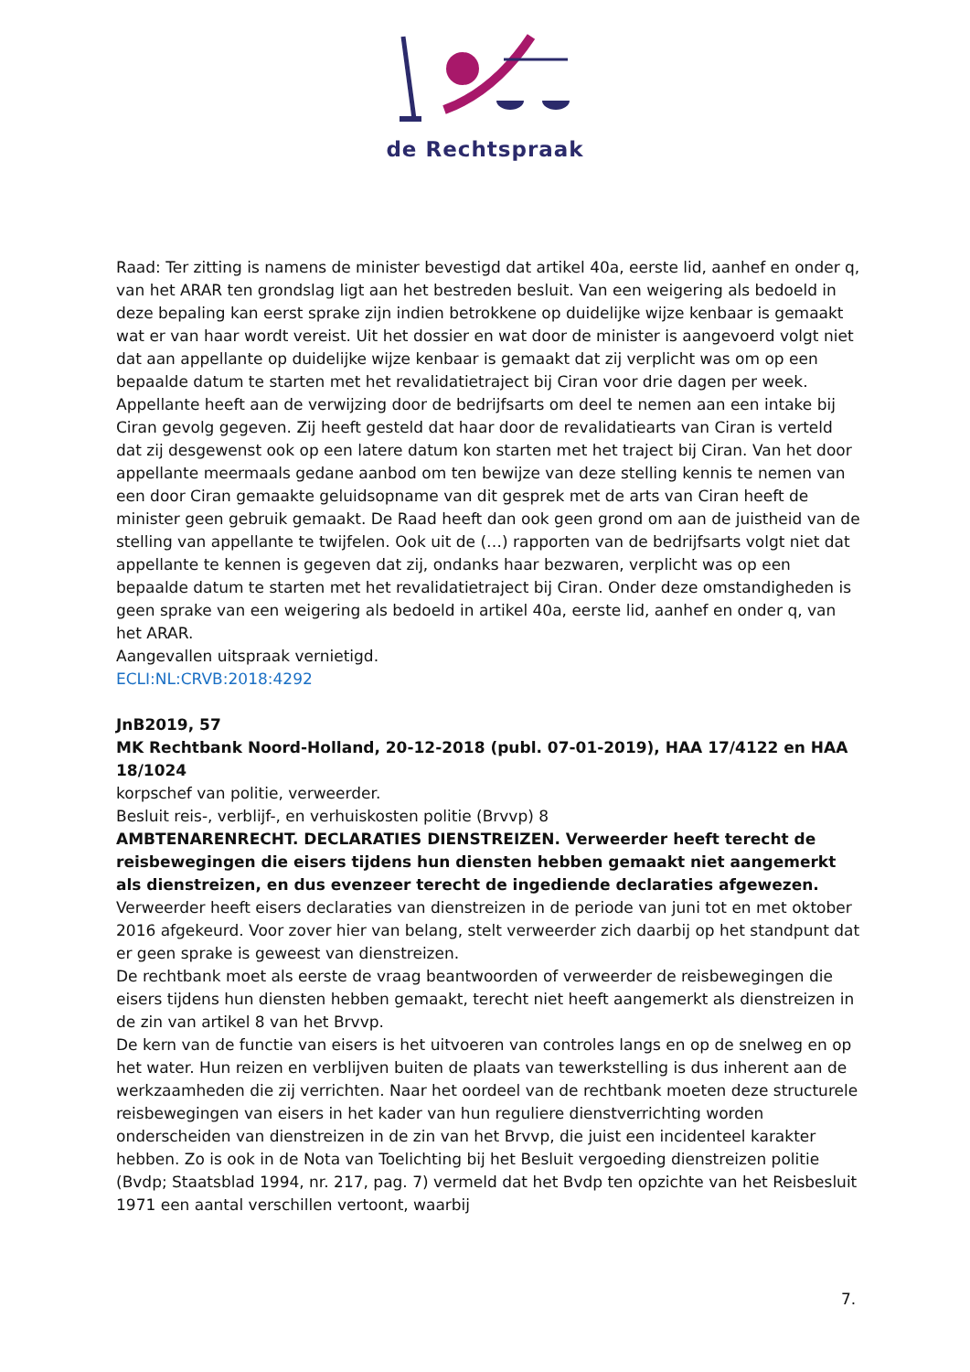de Rechtspraak
Raad: Ter zitting is namens de minister bevestigd dat artikel 40a, eerste lid, aanhef en onder q, van het ARAR ten grondslag ligt aan het bestreden besluit. Van een weigering als bedoeld in deze bepaling kan eerst sprake zijn indien betrokkene op duidelijke wijze kenbaar is gemaakt wat er van haar wordt vereist. Uit het dossier en wat door de minister is aangevoerd volgt niet dat aan appellante op duidelijke wijze kenbaar is gemaakt dat zij verplicht was om op een bepaalde datum te starten met het revalidatietraject bij Ciran voor drie dagen per week. Appellante heeft aan de verwijzing door de bedrijfsarts om deel te nemen aan een intake bij Ciran gevolg gegeven. Zij heeft gesteld dat haar door de revalidatiearts van Ciran is verteld dat zij desgewenst ook op een latere datum kon starten met het traject bij Ciran. Van het door appellante meermaals gedane aanbod om ten bewijze van deze stelling kennis te nemen van een door Ciran gemaakte geluidsopname van dit gesprek met de arts van Ciran heeft de minister geen gebruik gemaakt. De Raad heeft dan ook geen grond om aan de juistheid van de stelling van appellante te twijfelen. Ook uit de (…) rapporten van de bedrijfsarts volgt niet dat appellante te kennen is gegeven dat zij, ondanks haar bezwaren, verplicht was op een bepaalde datum te starten met het revalidatietraject bij Ciran. Onder deze omstandigheden is geen sprake van een weigering als bedoeld in artikel 40a, eerste lid, aanhef en onder q, van het ARAR.
Aangevallen uitspraak vernietigd.
ECLI:NL:CRVB:2018:4292
JnB2019, 57
MK Rechtbank Noord-Holland, 20-12-2018 (publ. 07-01-2019), HAA 17/4122 en HAA 18/1024
korpschef van politie, verweerder.
Besluit reis-, verblijf-, en verhuiskosten politie (Brvvp) 8
AMBTENARENRECHT. DECLARATIES DIENSTREIZEN. Verweerder heeft terecht de reisbewegingen die eisers tijdens hun diensten hebben gemaakt niet aangemerkt als dienstreizen, en dus evenzeer terecht de ingediende declaraties afgewezen.
Verweerder heeft eisers declaraties van dienstreizen in de periode van juni tot en met oktober 2016 afgekeurd. Voor zover hier van belang, stelt verweerder zich daarbij op het standpunt dat er geen sprake is geweest van dienstreizen.
De rechtbank moet als eerste de vraag beantwoorden of verweerder de reisbewegingen die eisers tijdens hun diensten hebben gemaakt, terecht niet heeft aangemerkt als dienstreizen in de zin van artikel 8 van het Brvvp.
De kern van de functie van eisers is het uitvoeren van controles langs en op de snelweg en op het water. Hun reizen en verblijven buiten de plaats van tewerkstelling is dus inherent aan de werkzaamheden die zij verrichten. Naar het oordeel van de rechtbank moeten deze structurele reisbewegingen van eisers in het kader van hun reguliere dienstverrichting worden onderscheiden van dienstreizen in de zin van het Brvvp, die juist een incidenteel karakter hebben. Zo is ook in de Nota van Toelichting bij het Besluit vergoeding dienstreizen politie (Bvdp; Staatsblad 1994, nr. 217, pag. 7) vermeld dat het Bvdp ten opzichte van het Reisbesluit 1971 een aantal verschillen vertoont, waarbij
7.